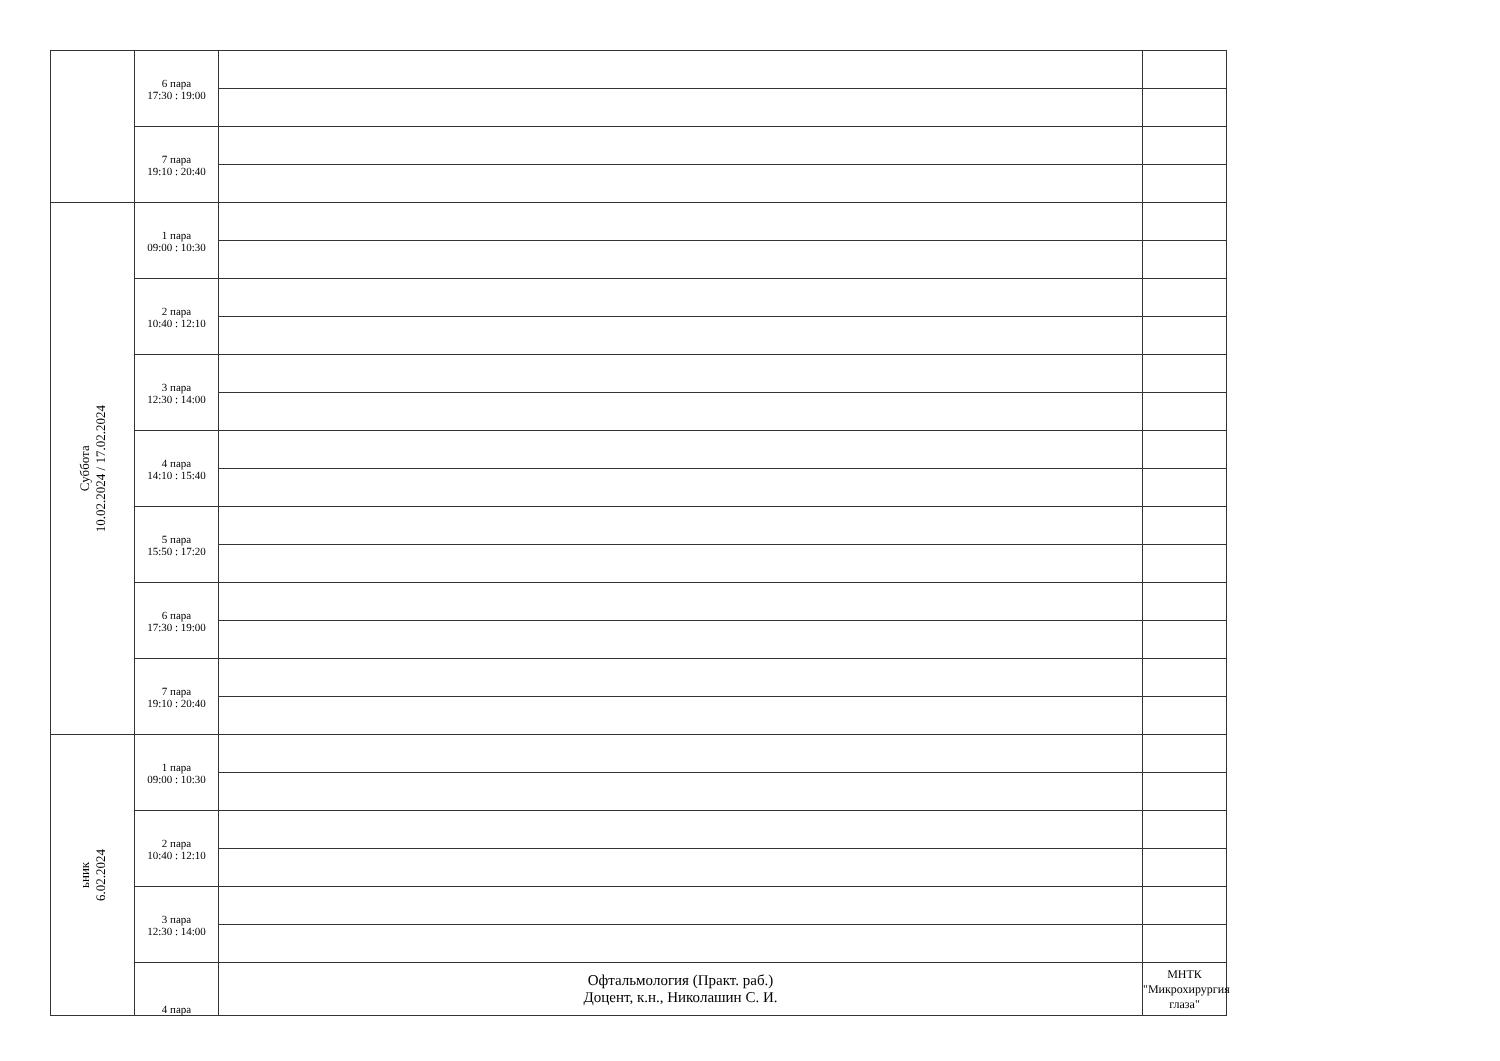| | 6 пара 17:30 : 19:00 | | |
| | 7 пара 19:10 : 20:40 | | |
| Суббота 10.02.2024 / 17.02.2024 | 1 пара 09:00 : 10:30 | | |
| | 2 пара 10:40 : 12:10 | | |
| | 3 пара 12:30 : 14:00 | | |
| | 4 пара 14:10 : 15:40 | | |
| | 5 пара 15:50 : 17:20 | | |
| | 6 пара 17:30 : 19:00 | | |
| | 7 пара 19:10 : 20:40 | | |
| ьник 6.02.2024 | 1 пара 09:00 : 10:30 | | |
| | 2 пара 10:40 : 12:10 | | |
| | 3 пара 12:30 : 14:00 | | |
| | 4 пара | Офтальмология (Практ. раб.) Доцент, к.н., Николашин С. И. | МНТК "Микрохирургия глаза" |